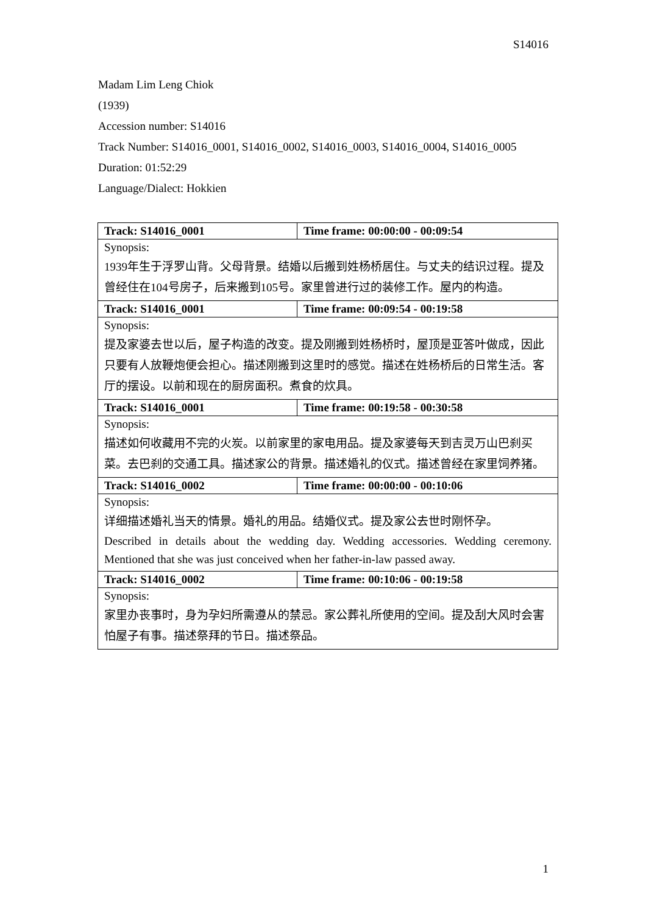S14016
Madam Lim Leng Chiok
(1939)
Accession number: S14016
Track Number: S14016_0001, S14016_0002, S14016_0003, S14016_0004, S14016_0005
Duration: 01:52:29
Language/Dialect: Hokkien
| Track: S14016_0001 | Time frame: 00:00:00 - 00:09:54 |
| Synopsis: | |
| 1939年生于浮罗山背。父母背景。结婚以后搬到姓杨桥居住。与丈夫的结识过程。提及曾经住在104号房子，后来搬到105号。家里曾进行过的装修工作。屋内的构造。 | |
| Track: S14016_0001 | Time frame: 00:09:54 - 00:19:58 |
| Synopsis: | |
| 提及家婆去世以后，屋子构造的改变。提及刚搬到姓杨桥时，屋顶是亚答叶做成，因此只要有人放鞭炮便会担心。描述刚搬到这里时的感觉。描述在姓杨桥后的日常生活。客厅的摆设。以前和现在的厨房面积。煮食的炊具。 | |
| Track: S14016_0001 | Time frame: 00:19:58 - 00:30:58 |
| Synopsis: | |
| 描述如何收藏用不完的火炭。以前家里的家电用品。提及家婆每天到吉灵万山巴刹买菜。去巴刹的交通工具。描述家公的背景。描述婚礼的仪式。描述曾经在家里饲养猪。 | |
| Track: S14016_0002 | Time frame: 00:00:00 - 00:10:06 |
| Synopsis: | |
| 详细描述婚礼当天的情景。婚礼的用品。结婚仪式。提及家公去世时刚怀孕。 Described in details about the wedding day. Wedding accessories. Wedding ceremony. Mentioned that she was just conceived when her father-in-law passed away. | |
| Track: S14016_0002 | Time frame: 00:10:06 - 00:19:58 |
| Synopsis: | |
| 家里办丧事时，身为孕妇所需遵从的禁忌。家公葬礼所使用的空间。提及刮大风时会害怕屋子有事。描述祭拜的节日。描述祭品。 | |
1